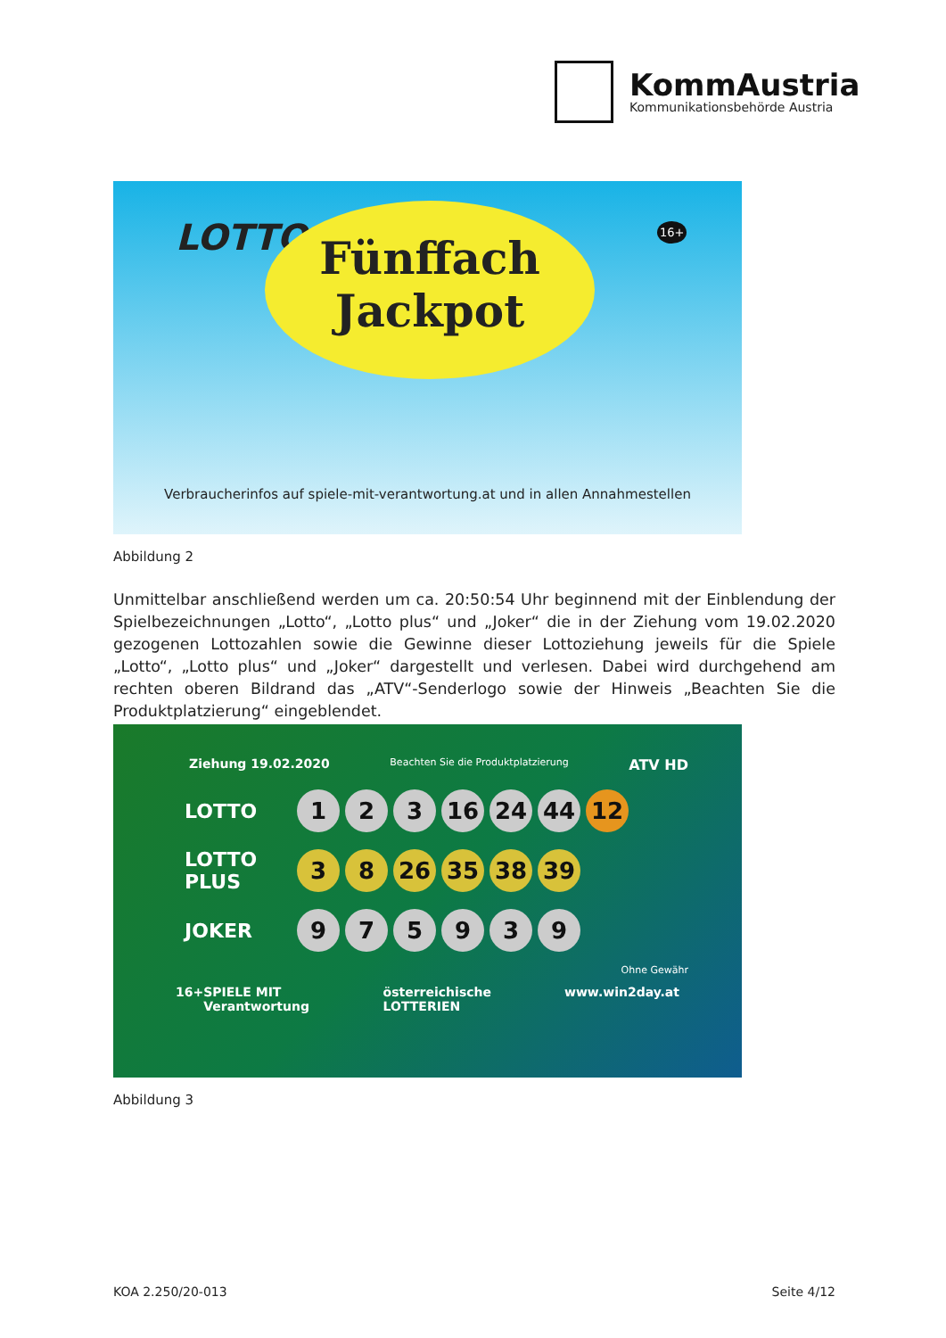KommAustria
Kommunikationsbehörde Austria
LOTTO 16+
Fünffach
Jackpot
Verbraucherinfos auf spiele-mit-verantwortung.at und in allen Annahmestellen
Abbildung 2
Unmittelbar anschließend werden um ca. 20:50:54 Uhr beginnend mit der Einblendung der Spielbezeichnungen „Lotto“, „Lotto plus“ und „Joker“ die in der Ziehung vom 19.02.2020 gezogenen Lottozahlen sowie die Gewinne dieser Lottoziehung jeweils für die Spiele „Lotto“, „Lotto plus“ und „Joker“ dargestellt und verlesen. Dabei wird durchgehend am rechten oberen Bildrand das „ATV“-Senderlogo sowie der Hinweis „Beachten Sie die Produktplatzierung“ eingeblendet.
Ziehung 19.02.2020 Beachten Sie die Produktplatzierung ATV HD
LOTTO
1 2 3 16 24 44 12
LOTTO PLUS
3 8 26 35 38 39
JOKER
9 7 5 9 3 9
Ohne Gewähr
16+ SPIELE MIT Verantwortung österreichische LOTTERIEN www.win2day.at
Abbildung 3
KOA 2.250/20-013 Seite 4/12